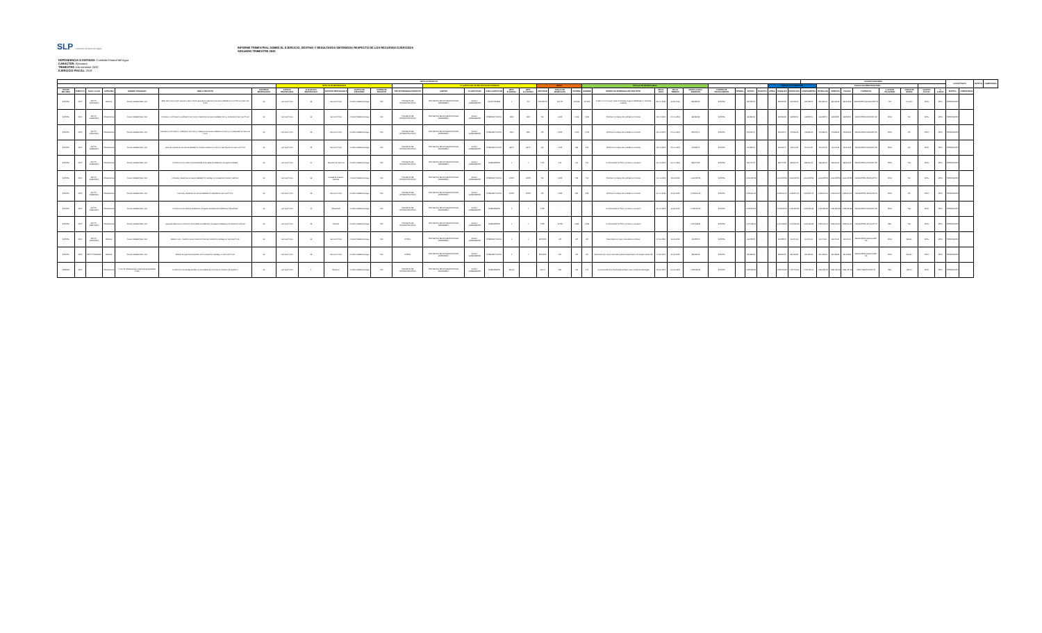SLP Comisión Estatal del Agua
INFORME TRIMESTRAL SOBRE EL EJERCICIO, DESTINO Y RESULTADOS OBTENIDOS RESPECTO DE LOS RECURSOS EJERCIDOS
SEGUNDO TRIMESTRE 2020
DEPENDENCIA O ENTIDAD: Comisión Estatal del Agua
CARÁCTER: Ejecutora
TRIMESTRE 2do trimestre 2020
EJERCICIO FISCAL: 2019
| DETALLE PROYECTO | | | | | | | | | | | | | | | | | | | | | | | | | | | | | | | | | AVANCE FINANCIERO | | | | | | | | | AVANCE FISICO | | ESTATUS | COMENTARIOS |
| --- | --- | --- | --- | --- | --- | --- | --- | --- | --- | --- | --- | --- | --- | --- | --- | --- | --- | --- | --- | --- | --- | --- | --- | --- | --- | --- | --- | --- | --- | --- | --- | --- | --- | --- | --- | --- | --- | --- | --- | --- | --- | --- | --- | --- | --- |
| | | | | | | | DETALLE DE RESPONSABLE | | | | | | CLASIFICACION DE PROYECTOS DE INVERSION | | | | | METAS | | | DETALLE DE BENEFICIARIOS | | | | | | | | | MONTOS DE APORTACION | | | | ASIGNACION PRESUPUESTARIA | | | | | | | | | | | |
| TIPO DE RECURSO | EJERCICIO | FOLIO / CLAVE | CATEGORÍA | NOMBRE / PROGRAMA | OBRA O PROYECTO | ID ENTIDAD RESPONSABLE | ENTIDAD RESPONSABLE | ID MUNICIPIO RESPONSABLE | MUNICIPIO RESPONSABLE | INSTITUCIÓN EJECUTORA | NUMERO DE PROYECTO | TIPO DE PROGRAMA PROYECTO | SUBTIPO | CLASIFICACIÓN | SUBCLASIFICACION | META PLANEADA | META ALCANZADA | INDICADOR | POBLACIÓN BENEFICIADA | MUJERES | HOMBRES | BENEFICIOS ESPERADOS DEL PROYECTO | FECHA INICIO | FECHA TERMINO | MONTO GLOBAL APROBADO | FUENTES DE FINANCIAMIENTO | FEDERAL | ESTATAL | MUNICIPAL | OTROS | APROBADO | MODIFICADO | COMPROMETIDO | DEVENGADO | EJERCIDO | PAGADO | CONTRATOS | % AVANCE FINANCIERO | UNIDAD DE MEDIDA | AVANCES FÍSICOS | % AVANCE | ESTATUS | COMENTARIOS | | |
| ESTATAL | 2019 | DGFPF-A0378/2019 | Estudios | Recurso Estatal (Ramo 28) | Elaboración de proyecto ejecutivo para conducir agua de la presa San José a la potabilizadora Los Filtros en San Luis Potosí | 28 | San Luis Potosí | 28 | San Luis Potosí | Comisión Estatal del Agua | N/A | PROYECTO DE INFRAESTRUCTURA | PROYECTOS DE INFRAESTRUCTURA ECONÓMICA | AGUA Y SANEAMIENTO | AGUA POTABLE | 1 | 0.8 | PROYECTO | 722,772 | 375,096 | 347,676 | Contar con un proyecto para incrementar el agua potabilizada por la planta existente | 06-nov-2019 | 23-dic-2019 | 650,006.00 | ESTATAL | - | 650,006.00 | - | | 650,006.00 | 626,788.29 | 626,788.29 | 482,434.28 | 482,434.28 | 482,434.28 | CEA-ESTATAL-013/19-SROP-IN | 77% | Proyecto | 100% | 100% | TERMINACIÓN | | | |
| ESTATAL | 2019 | DGFPF-A0390/2019 | Infraestructura | Recurso Estatal (Ramo 28) | Limpieza y conformación, rectificación de bordos y desazolve de cauces estatales, Arroyo La Garita en San Luis Potosí | 28 | San Luis Potosí | 28 | San Luis Potosí | Comisión Estatal del Agua | N/A | PROYECTO DE INFRAESTRUCTURA | PROYECTOS DE INFRAESTRUCTURA ECONÓMICA | AGUA Y SANEAMIENTO | DRENAJE PLUVIAL | 1404 | 1404 | M3 | 3,200 | 1,619 | 1,581 | Disminuir los riesgos de perdidas económicas | 29-oct-2019 | 27-nov-2019 | 354,952.59 | ESTATAL | - | 354,952.59 | - | | 354,952.59 | 335,060.01 | 335,060.01 | 335,060.01 | 335,060.01 | 335,060.01 | CEA-ESTATAL-014/19-OP-AD | 100% | M3 | 100% | 100% | TERMINACIÓN | | | |
| ESTATAL | 2019 | DGFPF-A0391/2019 | Infraestructura | Recurso Estatal (Ramo 28) | Limpieza y conformación, rectificación de bordos y desazolve de cauces estatales en el Arroyo Los Barreales en San Luis Potosí | 28 | San Luis Potosí | 28 | San Luis Potosí | Comisión Estatal del Agua | N/A | PROYECTO DE INFRAESTRUCTURA | PROYECTOS DE INFRAESTRUCTURA ECONÓMICA | AGUA Y SANEAMIENTO | DRENAJE PLUVIAL | 1602 | 1602 | M3 | 4,000 | 2,024 | 1,976 | Disminuir los riesgos de perdidas económicas | 29-oct-2019 | 27-nov-2019 | 409,310.72 | ESTATAL | - | 409,310.72 | - | | 409,310.72 | 379,466.44 | 379,466.44 | 379,466.44 | 379,466.44 | 379,466.44 | CEA-ESTATAL-015/19-OP-AD | 100% | M3 | 100% | 100% | TERMINACIÓN | | | |
| ESTATAL | 2019 | DGFPF-A0388/2019 | Infraestructura | Recurso Estatal (Ramo 28) | Limpieza y desazolve de cauces estatales por medios mecánicos en Arroyo Las Virgenes en San Luis Potosí | 28 | San Luis Potosí | 28 | San Luis Potosí | Comisión Estatal del Agua | N/A | PROYECTO DE INFRAESTRUCTURA | PROYECTOS DE INFRAESTRUCTURA ECONÓMICA | AGUA Y SANEAMIENTO | DRENAJE PLUVIAL | 487.5 | 487.5 | M3 | 1,300 | 658 | 642 | Disminuir los riesgos de perdidas económicas | 29-oct-2019 | 27-nov-2019 | 120,869.73 | ESTATAL | - | 120,869.73 | - | | 120,869.73 | 113,231.60 | 113,231.60 | 113,231.60 | 113,231.60 | 113,231.60 | CEA-ESTATAL-016/19-OP-AD | 100% | M3 | 100% | 100% | TERMINACIÓN | | | |
| ESTATAL | 2019 | DGFPF-A0395/2019 | Infraestructura | Recurso Estatal (Ramo 28) | Construcción de obras complementarias de la planta de tratamiento de aguas residuales | 28 | San Luis Potosí | 21 | Mexquitic de Carmona | Comisión Estatal del Agua | N/A | PROYECTO DE INFRAESTRUCTURA | PROYECTOS DE INFRAESTRUCTURA ECONÓMICA | AGUA Y SANEAMIENTO | SANEAMIENTO | 1 | 1 | PZA | 412 | 221 | 191 | Complementar la PTAR y ponerla en operación | 23-oct-2019 | 21-nov-2019 | 699,770.00 | ESTATAL | - | 699,770.00 | - | | 699,770.00 | 685,262.30 | 685,262.30 | 685,262.30 | 685,262.30 | 685,262.30 | CEA-ESTATAL-017/19-OP-AD | 100% | Pza | 100% | 100% | TERMINACIÓN | | | |
| ESTATAL | 2019 | DGFPF-A0383/2019 | Infraestructura | Recurso Estatal (Ramo 28) | Limpieza y desazolve de cauces estatales Río Santiago en Soledad de Graciano Sánchez | 28 | San Luis Potosí | 35 | Soledad de Graciano Sánchez | Comisión Estatal del Agua | N/A | PROYECTO DE INFRAESTRUCTURA | PROYECTOS DE INFRAESTRUCTURA ECONÓMICA | AGUA Y SANEAMIENTO | DRENAJE PLUVIAL | 30100 | 30100 | M3 | 1,500 | 759 | 741 | Disminuir los riesgos de perdidas económicas | 11-nov-2019 | 20-dic-2019 | 3,633,600.05 | ESTATAL | - | 3,633,600.05 | - | | 3,633,600.05 | 3,633,600.05 | 3,633,600.05 | 3,633,600.05 | 3,633,600.05 | 3,633,600.05 | CEA-ESTATAL-018/19-OP-IN | 100% | M3 | 100% | 100% | TERMINACIÓN | | | |
| ESTATAL | 2019 | DGFPF-A0385/2019 | Infraestructura | Recurso Estatal (Ramo 28) | Limpieza y desazolve de cauces estatales Río Españita en San Luis Potosí | 28 | San Luis Potosí | 28 | San Luis Potosí | Comisión Estatal del Agua | N/A | PROYECTO DE INFRAESTRUCTURA | PROYECTOS DE INFRAESTRUCTURA ECONÓMICA | AGUA Y SANEAMIENTO | DRENAJE PLUVIAL | 20700 | 20700 | M3 | 1,000 | 506 | 494 | Disminuir los riesgos de perdidas económicas | 21-nov-2019 | 23-dic-2019 | 3,260,573.30 | ESTATAL | - | 3,260,573.30 | - | | 3,260,573.30 | 3,260,573.30 | 3,260,573.30 | 3,260,573.30 | 3,260,573.30 | 3,260,573.30 | CEA-ESTATAL-019/19-OP-IN | 100% | M3 | 100% | 100% | TERMINACIÓN | | | |
| ESTATAL | 2019 | DGFPF-A0451/2019 | Infraestructura | Recurso Estatal (Ramo 28) | Construcción de planta de tratamiento de aguas residuales del CERESO en Tancanhuitz | 28 | San Luis Potosí | 12 | Tancanhuitz | Comisión Estatal del Agua | N/A | PROYECTO DE INFRAESTRUCTURA | PROYECTOS DE INFRAESTRUCTURA ECONÓMICA | AGUA Y SANEAMIENTO | SANEAMIENTO | 1 | 1 | PTAR | - | - | | Complementar la PTAR y ponerla en operación | 11-nov-2019 | 23-dic-2019 | 2,478,579.00 | ESTATAL | - | 2,478,579.00 | - | | 2,478,579.00 | 2,392,802.85 | 2,392,802.85 | 2,392,802.85 | 2,392,802.85 | 2,392,802.85 | CEA-ESTATAL-020/19-OP-AD | 100% | Ptar | 100% | 100% | TERMINACIÓN | | | |
| ESTATAL | 2019 | DGFPF-A0577/2019 | Infraestructura | Recurso Estatal (Ramo 28) | Segunda etapa de la construcción de la planta de tratamiento de aguas residuales en la cabecera municipal | 28 | San Luis Potosí | 15 | Charcas | Comisión Estatal del Agua | N/A | PROYECTO DE INFRAESTRUCTURA | PROYECTOS DE INFRAESTRUCTURA ECONÓMICA | AGUA Y SANEAMIENTO | SANEAMIENTO | 1 | 1 | PTAR | 12,748 | 6,694 | 6,054 | Complementar la PTAR y ponerla en operación | | | 2,327,665.83 | ESTATAL | - | 2,327,665.83 | - | | 2,327,665.83 | 2,310,353.89 | 2,310,353.89 | 2,046,612.36 | 2,046,612.36 | 2,046,612.36 | CEA-ESTATAL-021/19-OP-IN | 89% | Ptar | 100% | 100% | TERMINACIÓN | | | |
| ESTATAL | 2019 | DGFPF-A0375/2019 | Estudios | Recurso Estatal (Ramo 28) | Estudio costo - beneficio de la construcción del dren central Río Santiago en San Luis Potosí | 28 | San Luis Potosí | 28 | San Luis Potosí | Comisión Estatal del Agua | N/A | OTROS | PROYECTOS DE INFRAESTRUCTURA ECONÓMICA | AGUA Y SANEAMIENTO | DRENAJE PLUVIAL | 1 | 1 | ESTUDIO | S/D | S/D | S/D | Determinar el proyecto mas viable a construir | 27-dic-2019 | 31-dic-2019 | 116,000.00 | ESTATAL | - | 116,000.00 | - | | 116,000.00 | 111,173.41 | 111,173.41 | 111,173.41 | 111,173.41 | 111,173.41 | CEA-ESTATAL-023/19-SROP-AD | 100% | Estudio | 100% | 100% | TERMINACIÓN | | | |
| ESTATAL | 2019 | DGFPF-0376/2019 | Estudios | Recurso Estatal (Ramo 28) | Estudio de ingeniería de tránsito del boulevard Río Santiago en San Luis Potosí | 28 | San Luis Potosí | 28 | San Luis Potosí | Comisión Estatal del Agua | N/A | OTROS | PROYECTOS DE INFRAESTRUCTURA ECONÓMICA | AGUA Y SANEAMIENTO | DRENAJE PLUVIAL | 1 | 1 | ESTUDIO | S/D | S/D | S/D | Determinar el proyecto mas viable para la determinación del impacto ambiental | 27-dic-2019 | 31-dic-2019 | 258,680.00 | ESTATAL | - | 258,680.00 | - | | 258,680.00 | 251,308.94 | 251,308.94 | 251,308.94 | 251,308.94 | 251,308.94 | CEA-ESTATAL-024/19-SROP-AD | 100% | Estudio | 100% | 100% | TERMINACIÓN | | | |
| FEDERAL | 2019 | | Infraestructura | Fondo de Infraestructura Social para las Entidades (FISE) | Construcción de drenaje sanitario en la localidad de Los Charcos municipio de Aquismón | 28 | San Luis Potosí | 3 | Aquismón | Comisión Estatal del Agua | N/A | PROYECTO DE INFRAESTRUCTURA | PROYECTOS DE INFRAESTRUCTURA ECONÓMICA | AGUA Y SANEAMIENTO | SANEAMIENTO | 669.44 | | metros | 603 | 332 | 271 | Complementar la red de drenaje sanitario para colectar las descargas | 30-dic-2019 | 31-ene-2020 | 1,800,003.84 | ESTATAL | - | 1,800,003.84 | - | | 1,800,003.84 | 1,797,743.64 | 1,797,743.64 | 1,551,297.25 | 1,551,297.25 | 1,551,297.25 | CEA-FISE-001/19-OP-IN | 86% | Metros | 100% | 100% | TERMINACIÓN | | | |